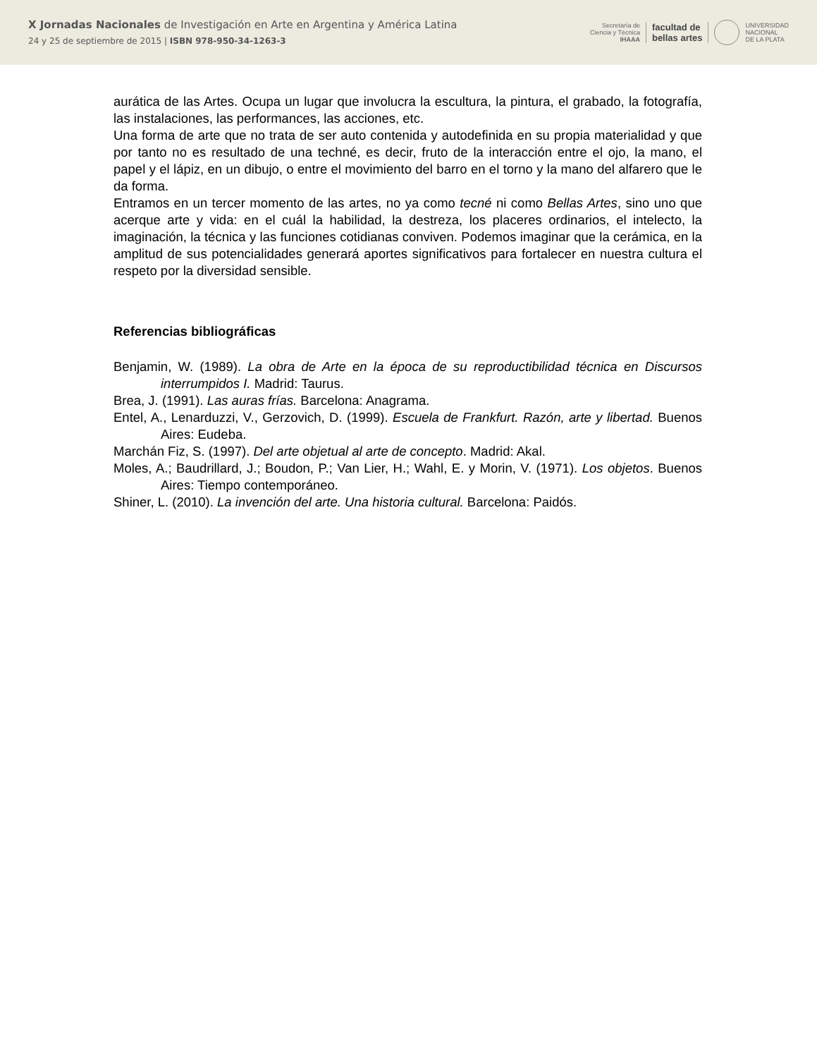X Jornadas Nacionales de Investigación en Arte en Argentina y América Latina
24 y 25 de septiembre de 2015 | ISBN 978-950-34-1263-3
Secretaría de
Ciencia y Técnica
IHAAA
facultad de
bellas artes
UNIVERSIDAD
NACIONAL
DE LA PLATA
aurática de las Artes. Ocupa un lugar que involucra la escultura, la pintura, el grabado, la fotografía, las instalaciones, las performances, las acciones, etc.
Una forma de arte que no trata de ser auto contenida y autodefinida en su propia materialidad y que por tanto no es resultado de una techné, es decir, fruto de la interacción entre el ojo, la mano, el papel y el lápiz, en un dibujo, o entre el movimiento del barro en el torno y la mano del alfarero que le da forma.
Entramos en un tercer momento de las artes, no ya como tecné ni como Bellas Artes, sino uno que acerque arte y vida: en el cuál la habilidad, la destreza, los placeres ordinarios, el intelecto, la imaginación, la técnica y las funciones cotidianas conviven. Podemos imaginar que la cerámica, en la amplitud de sus potencialidades generará aportes significativos para fortalecer en nuestra cultura el respeto por la diversidad sensible.
Referencias bibliográficas
Benjamin, W. (1989). La obra de Arte en la época de su reproductibilidad técnica en Discursos interrumpidos I. Madrid: Taurus.
Brea, J. (1991). Las auras frías. Barcelona: Anagrama.
Entel, A., Lenarduzzi, V., Gerzovich, D. (1999). Escuela de Frankfurt. Razón, arte y libertad. Buenos Aires: Eudeba.
Marchán Fiz, S. (1997). Del arte objetual al arte de concepto. Madrid: Akal.
Moles, A.; Baudrillard, J.; Boudon, P.; Van Lier, H.; Wahl, E. y Morin, V. (1971). Los objetos. Buenos Aires: Tiempo contemporáneo.
Shiner, L. (2010). La invención del arte. Una historia cultural. Barcelona: Paidós.